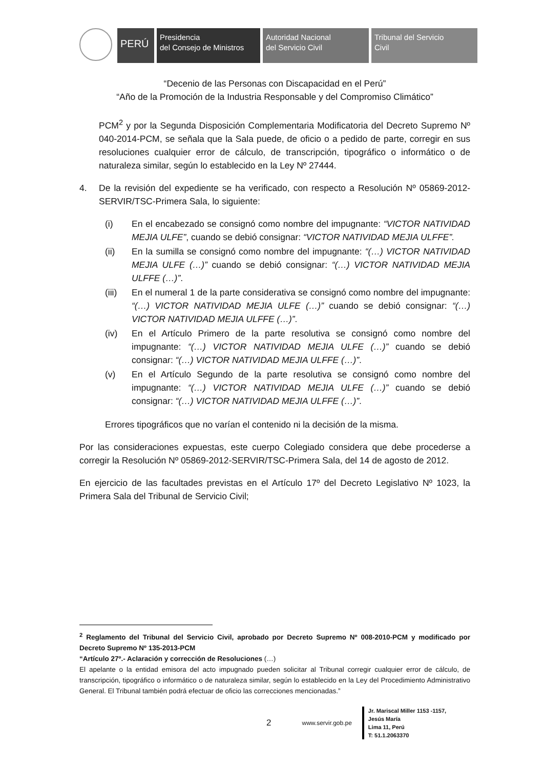PERÚ
Presidencia
del Consejo de Ministros
Autoridad Nacional
del Servicio Civil
Tribunal del Servicio
Civil
“Decenio de las Personas con Discapacidad en el Perú”
“Año de la Promoción de la Industria Responsable y del Compromiso Climático”
PCM<sup>2</sup> y por la Segunda Disposición Complementaria Modificatoria del Decreto Supremo Nº 040-2014-PCM, se señala que la Sala puede, de oficio o a pedido de parte, corregir en sus resoluciones cualquier error de cálculo, de transcripción, tipográfico o informático o de naturaleza similar, según lo establecido en la Ley Nº 27444.
4. De la revisión del expediente se ha verificado, con respecto a Resolución Nº 05869-2012-SERVIR/TSC-Primera Sala, lo siguiente:
(i) En el encabezado se consignó como nombre del impugnante: “VICTOR NATIVIDAD MEJIA ULFE”, cuando se debió consignar: “VICTOR NATIVIDAD MEJIA ULFFE”.
(ii) En la sumilla se consignó como nombre del impugnante: “(…) VICTOR NATIVIDAD MEJIA ULFE (…)” cuando se debió consignar: “(…) VICTOR NATIVIDAD MEJIA ULFFE (…)”.
(iii)
En el numeral 1 de la parte considerativa se consignó como nombre del impugnante: “(…) VICTOR NATIVIDAD MEJIA ULFE (…)” cuando se debió consignar: “(…) VICTOR NATIVIDAD MEJIA ULFFE (…)”.
(iv) En el Artículo Primero de la parte resolutiva se consignó como nombre del impugnante: “(…) VICTOR NATIVIDAD MEJIA ULFE (…)” cuando se debió consignar: “(…) VICTOR NATIVIDAD MEJIA ULFFE (…)”.
(v) En el Artículo Segundo de la parte resolutiva se consignó como nombre del impugnante: “(…) VICTOR NATIVIDAD MEJIA ULFE (…)” cuando se debió consignar: “(…) VICTOR NATIVIDAD MEJIA ULFFE (…)”.
Errores tipográficos que no varían el contenido ni la decisión de la misma.
Por las consideraciones expuestas, este cuerpo Colegiado considera que debe procederse a corregir la Resolución Nº 05869-2012-SERVIR/TSC-Primera Sala, del 14 de agosto de 2012.
En ejercicio de las facultades previstas en el Artículo 17º del Decreto Legislativo Nº 1023, la Primera Sala del Tribunal de Servicio Civil;
<sup>2</sup> Reglamento del Tribunal del Servicio Civil, aprobado por Decreto Supremo Nº 008-2010-PCM y modificado por Decreto Supremo Nº 135-2013-PCM
“Artículo 27º.- Aclaración y corrección de Resoluciones (…)
El apelante o la entidad emisora del acto impugnado pueden solicitar al Tribunal corregir cualquier error de cálculo, de transcripción, tipográfico o informático o de naturaleza similar, según lo establecido en la Ley del Procedimiento Administrativo General. El Tribunal también podrá efectuar de oficio las correcciones mencionadas.”
2 www.servir.gob.pe
Jr. Mariscal Miller 1153 -1157,
Jesús María
Lima 11, Perú
T: 51.1.2063370